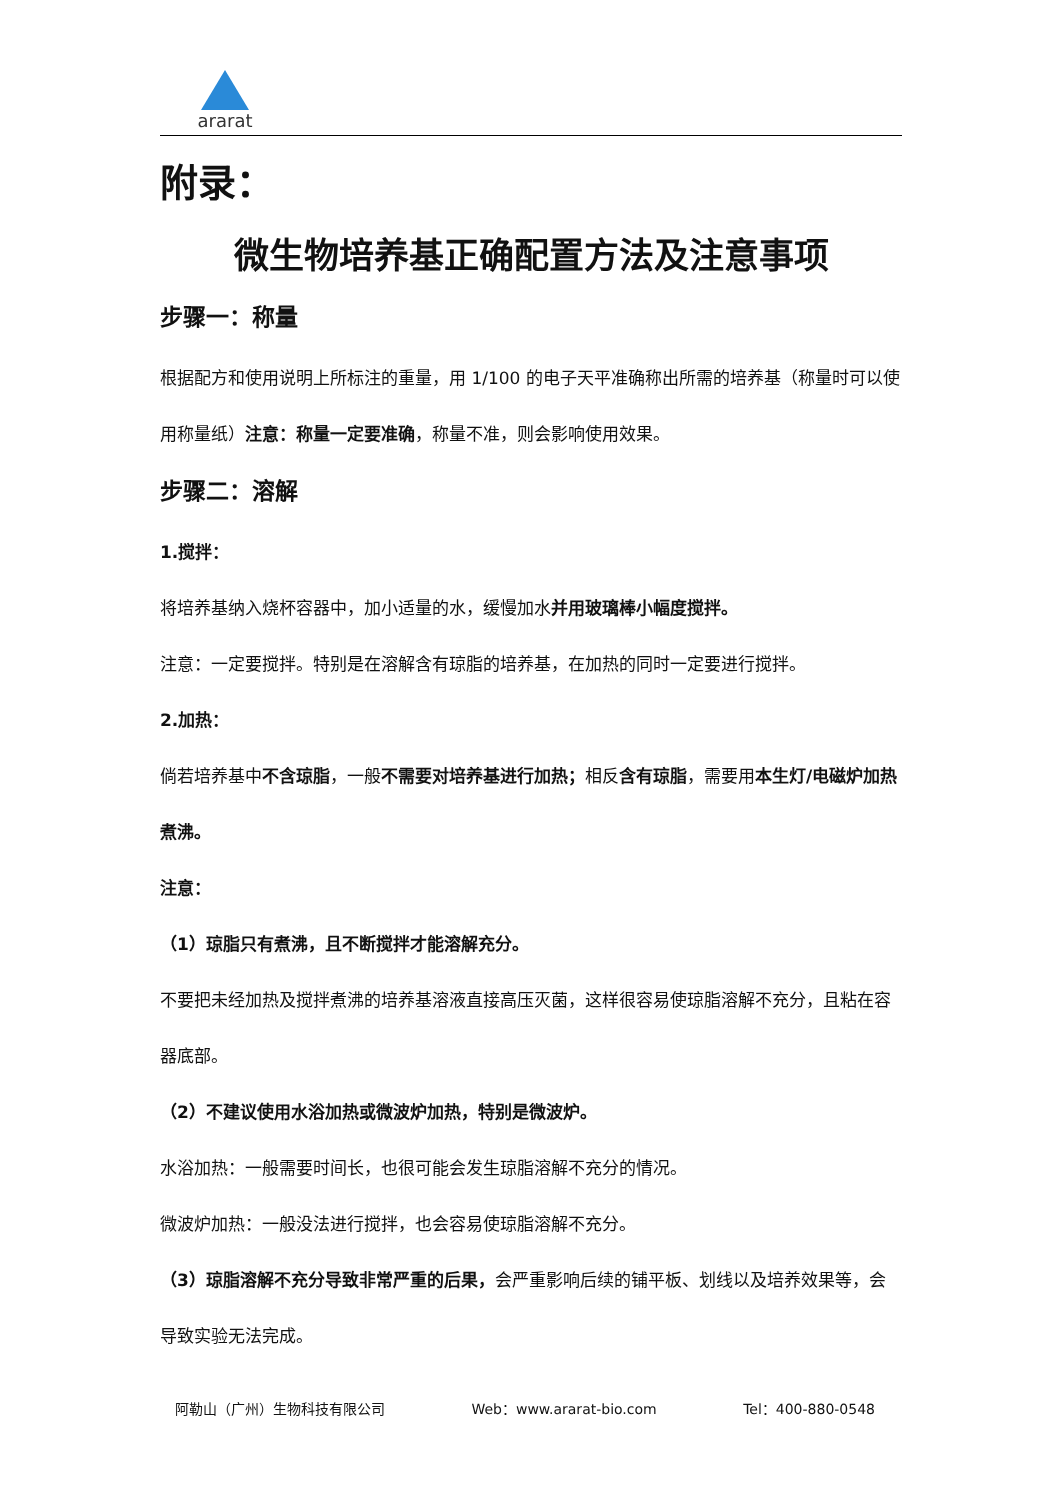ararat
附录：
微生物培养基正确配置方法及注意事项
步骤一：称量
根据配方和使用说明上所标注的重量，用 1/100 的电子天平准确称出所需的培养基（称量时可以使用称量纸）注意：称量一定要准确，称量不准，则会影响使用效果。
步骤二：溶解
1.搅拌：
将培养基纳入烧杯容器中，加小适量的水，缓慢加水并用玻璃棒小幅度搅拌。
注意：一定要搅拌。特别是在溶解含有琼脂的培养基，在加热的同时一定要进行搅拌。
2.加热：
倘若培养基中不含琼脂，一般不需要对培养基进行加热；相反含有琼脂，需要用本生灯/电磁炉加热煮沸。
注意：
（1）琼脂只有煮沸，且不断搅拌才能溶解充分。
不要把未经加热及搅拌煮沸的培养基溶液直接高压灭菌，这样很容易使琼脂溶解不充分，且粘在容器底部。
（2）不建议使用水浴加热或微波炉加热，特别是微波炉。
水浴加热：一般需要时间长，也很可能会发生琼脂溶解不充分的情况。
微波炉加热：一般没法进行搅拌，也会容易使琼脂溶解不充分。
（3）琼脂溶解不充分导致非常严重的后果，会严重影响后续的铺平板、划线以及培养效果等，会导致实验无法完成。
阿勒山（广州）生物科技有限公司 Web：www.ararat-bio.com Tel：400-880-0548